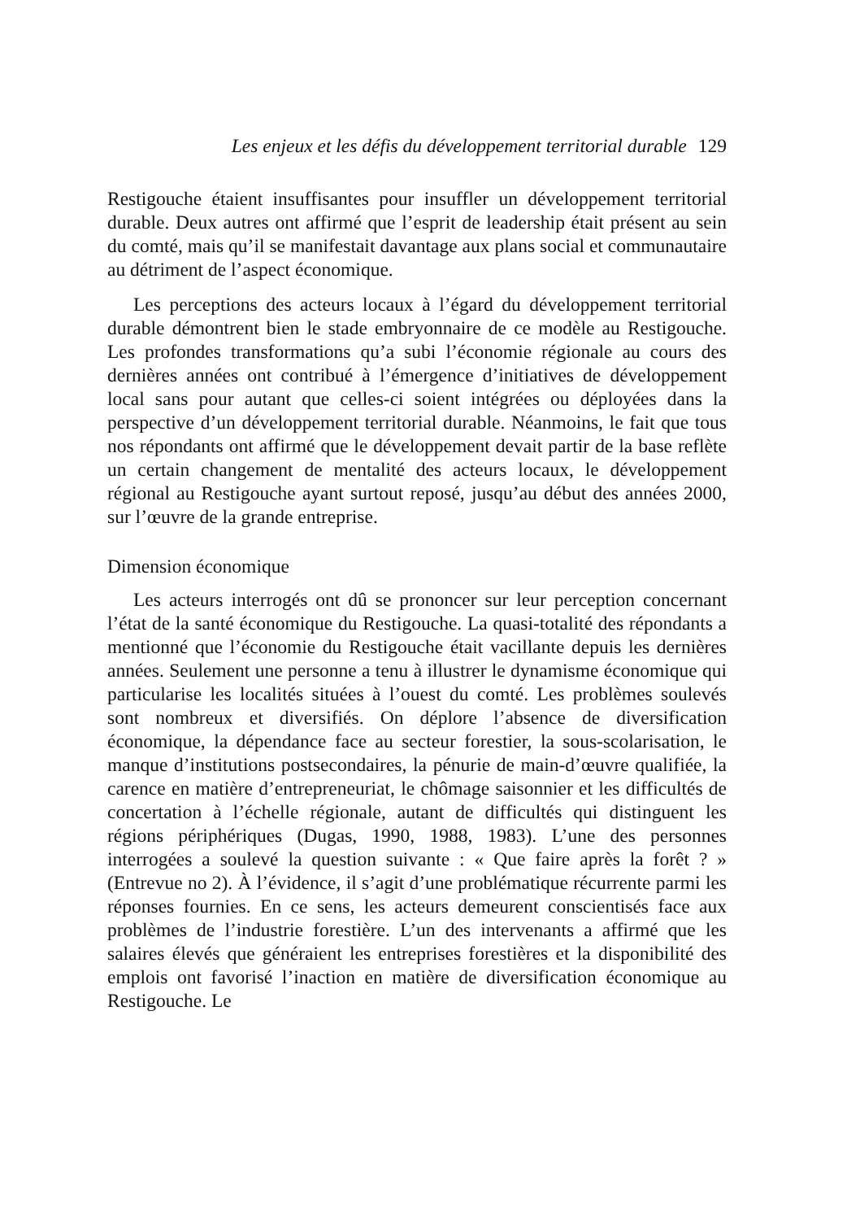Les enjeux et les défis du développement territorial durable 129
Restigouche étaient insuffisantes pour insuffler un développement territorial durable. Deux autres ont affirmé que l’esprit de leadership était présent au sein du comté, mais qu’il se manifestait davantage aux plans social et communautaire au détriment de l’aspect économique.
Les perceptions des acteurs locaux à l’égard du développement territorial durable démontrent bien le stade embryonnaire de ce modèle au Restigouche. Les profondes transformations qu’a subi l’économie régionale au cours des dernières années ont contribué à l’émergence d’initiatives de développement local sans pour autant que celles-ci soient intégrées ou déployées dans la perspective d’un développement territorial durable. Néanmoins, le fait que tous nos répondants ont affirmé que le développement devait partir de la base reflète un certain changement de mentalité des acteurs locaux, le développement régional au Restigouche ayant surtout reposé, jusqu’au début des années 2000, sur l’œuvre de la grande entreprise.
Dimension économique
Les acteurs interrogés ont dû se prononcer sur leur perception concernant l’état de la santé économique du Restigouche. La quasi-totalité des répondants a mentionné que l’économie du Restigouche était vacillante depuis les dernières années. Seulement une personne a tenu à illustrer le dynamisme économique qui particularise les localités situées à l’ouest du comté. Les problèmes soulevés sont nombreux et diversifiés. On déplore l’absence de diversification économique, la dépendance face au secteur forestier, la sous-scolarisation, le manque d’institutions postsecondaires, la pénurie de main-d’œuvre qualifiée, la carence en matière d’entrepreneuriat, le chômage saisonnier et les difficultés de concertation à l’échelle régionale, autant de difficultés qui distinguent les régions périphériques (Dugas, 1990, 1988, 1983). L’une des personnes interrogées a soulevé la question suivante : « Que faire après la forêt ? » (Entrevue no 2). À l’évidence, il s’agit d’une problématique récurrente parmi les réponses fournies. En ce sens, les acteurs demeurent conscientisés face aux problèmes de l’industrie forestière. L’un des intervenants a affirmé que les salaires élevés que généraient les entreprises forestières et la disponibilité des emplois ont favorisé l’inaction en matière de diversification économique au Restigouche. Le